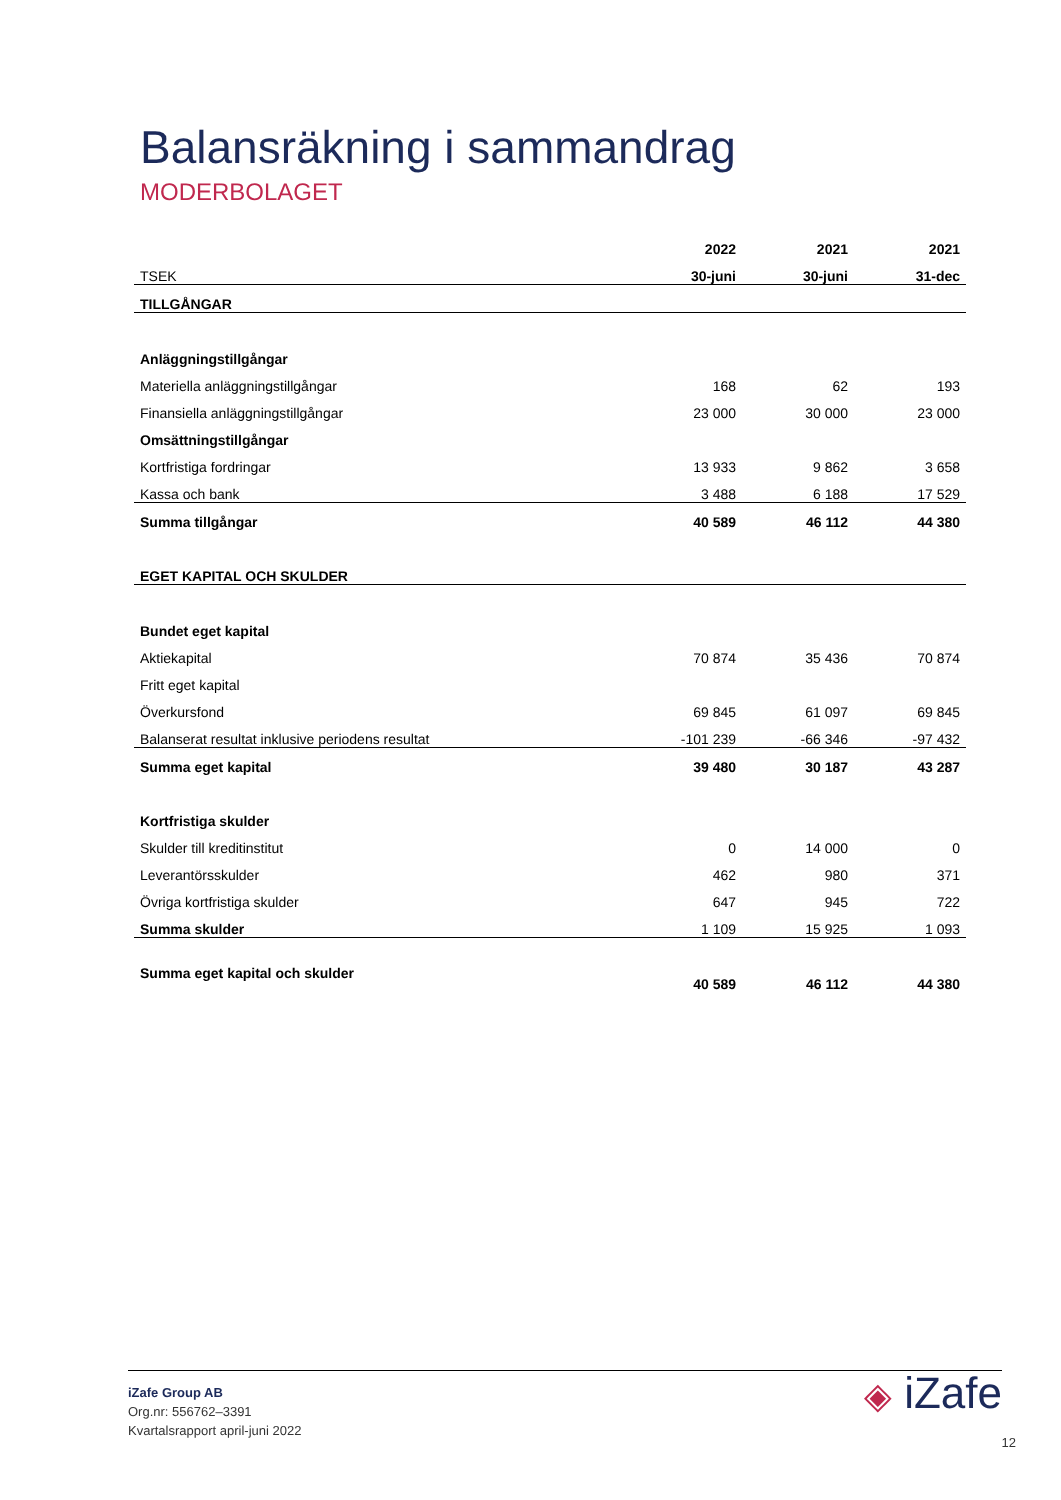Balansräkning i sammandrag
MODERBOLAGET
| | 2022 | 2021 | 2021 |
| TSEK | 30-juni | 30-juni | 31-dec |
| TILLGÅNGAR | | | |
| Anläggningstillgångar | | | |
| Materiella anläggningstillgångar | 168 | 62 | 193 |
| Finansiella anläggningstillgångar | 23 000 | 30 000 | 23 000 |
| Omsättningstillgångar | | | |
| Kortfristiga fordringar | 13 933 | 9 862 | 3 658 |
| Kassa och bank | 3 488 | 6 188 | 17 529 |
| Summa tillgångar | 40 589 | 46 112 | 44 380 |
| EGET KAPITAL OCH SKULDER | | | |
| Bundet eget kapital | | | |
| Aktiekapital | 70 874 | 35 436 | 70 874 |
| Fritt eget kapital | | | |
| Överkursfond | 69 845 | 61 097 | 69 845 |
| Balanserat resultat inklusive periodens resultat | -101 239 | -66 346 | -97 432 |
| Summa eget kapital | 39 480 | 30 187 | 43 287 |
| Kortfristiga skulder | | | |
| Skulder till kreditinstitut | 0 | 14 000 | 0 |
| Leverantörsskulder | 462 | 980 | 371 |
| Övriga kortfristiga skulder | 647 | 945 | 722 |
| Summa skulder | 1 109 | 15 925 | 1 093 |
| Summa eget kapital och skulder | 40 589 | 46 112 | 44 380 |
iZafe Group AB
Org.nr: 556762–3391
Kvartalsrapport april-juni 2022
◈ iZafe
12